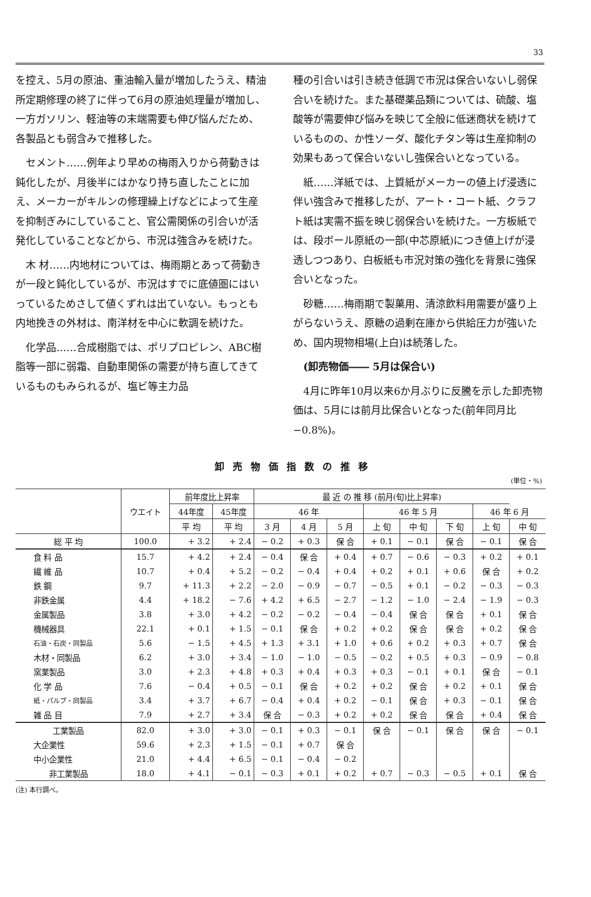33
を控え、5月の原油、重油輸入量が増加したうえ、精油所定期修理の終了に伴って6月の原油処理量が増加し、一方ガソリン、軽油等の末端需要も伸び悩んだため、各製品とも弱含みで推移した。
セメント……例年より早めの梅雨入りから荷動きは鈍化したが、月後半にはかなり持ち直したことに加え、メーカーがキルンの修理繰上げなどによって生産を抑制ぎみにしていること、官公需関係の引合いが活発化していることなどから、市況は強含みを続けた。
木 材……内地材については、梅雨期とあって荷動きが一段と鈍化しているが、市況はすでに底値圏にはいっているためさして値くずれは出ていない。もっとも内地挽きの外材は、南洋材を中心に軟調を続けた。
化学品……合成樹脂では、ポリプロピレン、ABC樹脂等一部に弱霜、自動車関係の需要が持ち直してきているものもみられるが、塩ビ等主力品
種の引合いは引き続き低調で市況は保合いないし弱保合いを続けた。また基礎薬品類については、硫酸、塩酸等が需要伸び悩みを映じて全般に低迷商状を続けているものの、か性ソーダ、酸化チタン等は生産抑制の効果もあって保合いないし強保合いとなっている。
紙……洋紙では、上質紙がメーカーの値上げ浸透に伴い強含みで推移したが、アート・コート紙、クラフト紙は実需不振を映じ弱保合いを続けた。一方板紙では、段ボール原紙の一部(中芯原紙)につき値上げが浸透しつつあり、白板紙も市況対策の強化を背景に強保合いとなった。
砂糖……梅雨期で製菓用、清涼飲料用需要が盛り上がらないうえ、原糖の過剰在庫から供給圧力が強いため、国内現物相場(上白)は続落した。
(卸売物価―― 5月は保合い)
4月に昨年10月以来6か月ぶりに反騰を示した卸売物価は、5月には前月比保合いとなった(前年同月比 −0.8%)。
卸売物価指数の推移
(単位・%)
| | ウエイト | 前年度比上昇率 | | 最 近 の 推 移 (前月(旬)比上昇率) | | | | | | | |
| --- | --- | --- | --- | --- | --- | --- | --- | --- | --- | --- | --- |
| | | 44年度 | 45年度 | 46 年 | | | 46 年 5 月 | | | 46 年 6 月 | |
| | | 平 均 | 平 均 | 3 月 | 4 月 | 5 月 | 上 旬 | 中 旬 | 下 旬 | 上 旬 | 中 旬 |
| 総 平 均 | 100.0 | + 3.2 | + 2.4 | − 0.2 | + 0.3 | 保 合 | + 0.1 | − 0.1 | 保 合 | − 0.1 | 保 合 |
| 食 料 品 | 15.7 | + 4.2 | + 2.4 | − 0.4 | 保 合 | + 0.4 | + 0.7 | − 0.6 | − 0.3 | + 0.2 | + 0.1 |
| 繊 維 品 | 10.7 | + 0.4 | + 5.2 | − 0.2 | − 0.4 | + 0.4 | + 0.2 | + 0.1 | + 0.6 | 保 合 | + 0.2 |
| 鉄 鋼 | 9.7 | + 11.3 | + 2.2 | − 2.0 | − 0.9 | − 0.7 | − 0.5 | + 0.1 | − 0.2 | − 0.3 | − 0.3 |
| 非鉄金属 | 4.4 | + 18.2 | − 7.6 | + 4.2 | + 6.5 | − 2.7 | − 1.2 | − 1.0 | − 2.4 | − 1.9 | − 0.3 |
| 金属製品 | 3.8 | + 3.0 | + 4.2 | − 0.2 | − 0.2 | − 0.4 | − 0.4 | 保 合 | 保 合 | + 0.1 | 保 合 |
| 機械器具 | 22.1 | + 0.1 | + 1.5 | − 0.1 | 保 合 | + 0.2 | + 0.2 | 保 合 | 保 合 | + 0.2 | 保 合 |
| 石油・石炭・同製品 | 5.6 | − 1.5 | + 4.5 | + 1.3 | + 3.1 | + 1.0 | + 0.6 | + 0.2 | + 0.3 | + 0.7 | 保 合 |
| 木材・同製品 | 6.2 | + 3.0 | + 3.4 | − 1.0 | − 1.0 | − 0.5 | − 0.2 | + 0.5 | + 0.3 | − 0.9 | − 0.8 |
| 窯業製品 | 3.0 | + 2.3 | + 4.8 | + 0.3 | + 0.4 | + 0.3 | + 0.3 | − 0.1 | + 0.1 | 保 合 | − 0.1 |
| 化 学 品 | 7.6 | − 0.4 | + 0.5 | − 0.1 | 保 合 | + 0.2 | + 0.2 | 保 合 | + 0.2 | + 0.1 | 保 合 |
| 紙・パルプ・同製品 | 3.4 | + 3.7 | + 6.7 | − 0.4 | + 0.4 | + 0.2 | − 0.1 | 保 合 | + 0.3 | − 0.1 | 保 合 |
| 雑 品 目 | 7.9 | + 2.7 | + 3.4 | 保 合 | − 0.3 | + 0.2 | + 0.2 | 保 合 | 保 合 | + 0.4 | 保 合 |
| 工業製品 | 82.0 | + 3.0 | + 3.0 | − 0.1 | + 0.3 | − 0.1 | 保 合 | − 0.1 | 保 合 | 保 合 | − 0.1 |
| 大企業性 | 59.6 | + 2.3 | + 1.5 | − 0.1 | + 0.7 | 保 合 | | | | | |
| 中小企業性 | 21.0 | + 4.4 | + 6.5 | − 0.1 | − 0.4 | − 0.2 | | | | | |
| 非工業製品 | 18.0 | + 4.1 | − 0.1 | − 0.3 | + 0.1 | + 0.2 | + 0.7 | − 0.3 | − 0.5 | + 0.1 | 保 合 |
(注) 本行調べ。